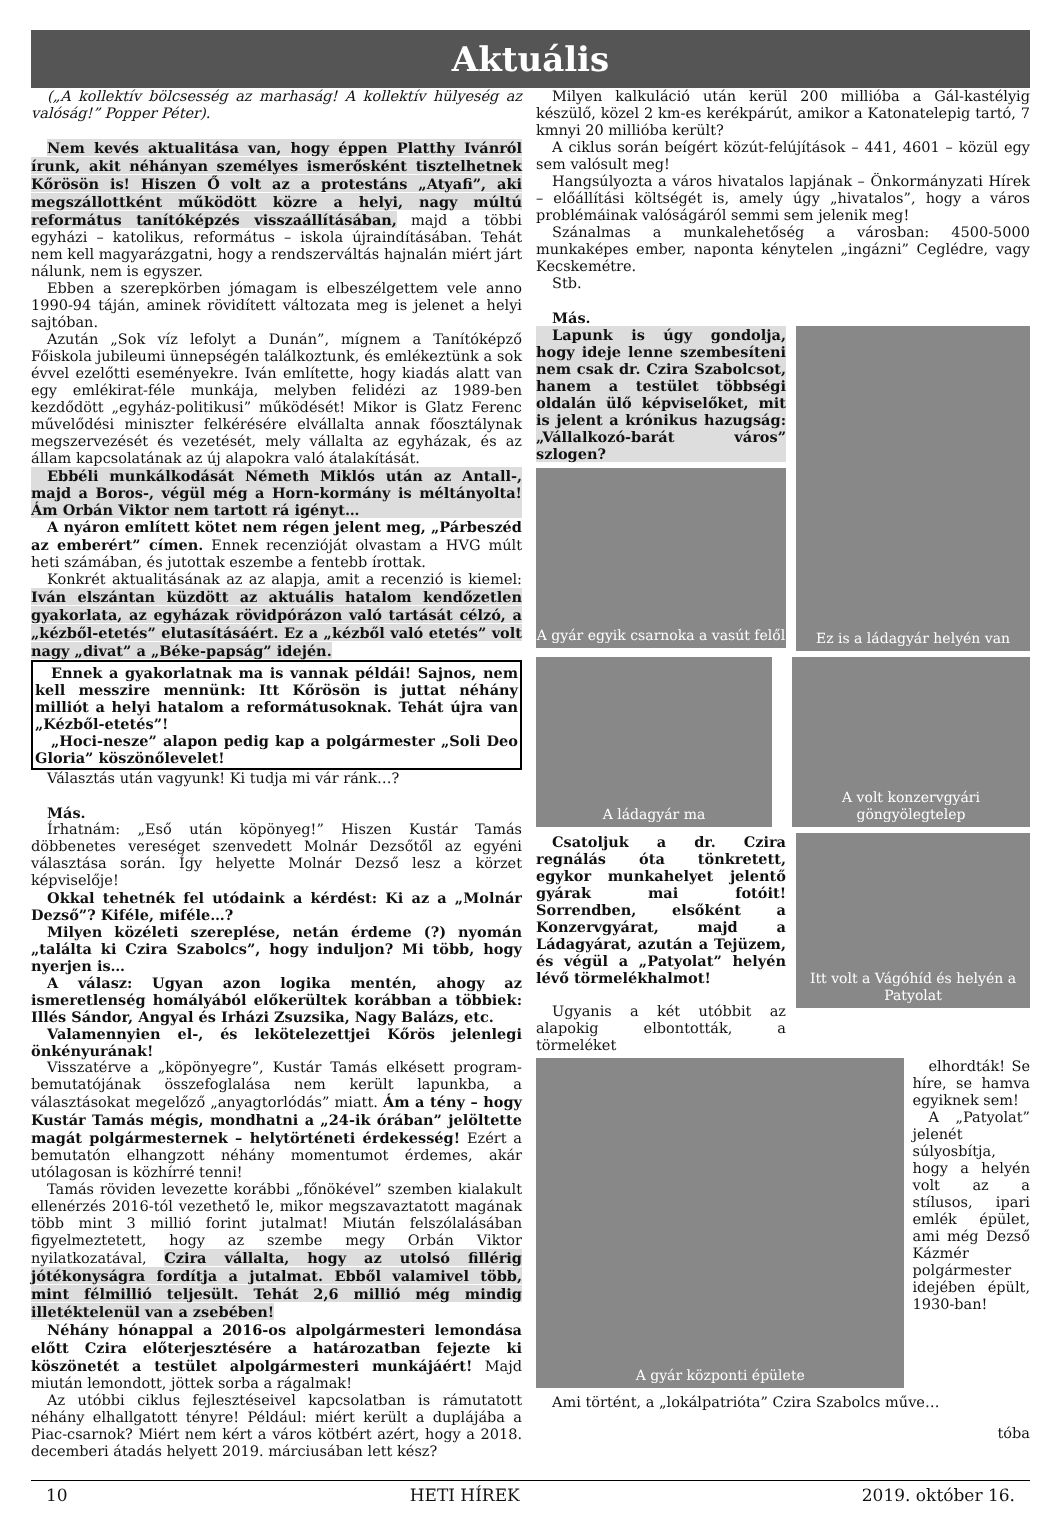Aktuális
(„A kollektív bölcsesség az marhaság! A kollektív hülyeség az valóság!” Popper Péter).
Nem kevés aktualitása van, hogy éppen Platthy Ivánról írunk, akit néhányan személyes ismerősként tisztelhetnek Kőrösön is! Hiszen Ő volt az a protestáns „Atyafi”, aki megszállottként működött közre a helyi, nagy múltú református tanítóképzés visszaállításában, majd a többi egyházi – katolikus, református – iskola újraindításában. Tehát nem kell magyarázgatni, hogy a rendszerváltás hajnalán miért járt nálunk, nem is egyszer.
Ebben a szerepkörben jómagam is elbeszélgettem vele anno 1990-94 táján, aminek rövidített változata meg is jelenet a helyi sajtóban.
Azután „Sok víz lefolyt a Dunán”, mígnem a Tanítóképző Főiskola jubileumi ünnepségén találkoztunk, és emlékeztünk a sok évvel ezelőtti eseményekre. Iván említette, hogy kiadás alatt van egy emlékirat-féle munkája, melyben felidézi az 1989-ben kezdődött „egyház-politikusi” működését! Mikor is Glatz Ferenc művelődési miniszter felkérésére elvállalta annak főosztálynak megszervezését és vezetését, mely vállalta az egyházak, és az állam kapcsolatának az új alapokra való átalakítását.
Ebbéli munkálkodását Németh Miklós után az Antall-, majd a Boros-, végül még a Horn-kormány is méltányolta! Ám Orbán Viktor nem tartott rá igényt…
A nyáron említett kötet nem régen jelent meg, „Párbeszéd az emberért” címen. Ennek recenzióját olvastam a HVG múlt heti számában, és jutottak eszembe a fentebb írottak.
Konkrét aktualitásának az az alapja, amit a recenzió is kiemel: Iván elszántan küzdött az aktuális hatalom kendőzetlen gyakorlata, az egyházak rövidpórázon való tartását célzó, a „kézből-etetés” elutasításáért. Ez a „kézből való etetés” volt nagy „divat” a „Béke-papság” idején.
Ennek a gyakorlatnak ma is vannak példái! Sajnos, nem kell messzire mennünk: Itt Kőrösön is juttat néhány milliót a helyi hatalom a reformátusoknak. Tehát újra van „Kézből-etetés”!
„Hoci-nesze” alapon pedig kap a polgármester „Soli Deo Gloria” köszönőlevelet!
Választás után vagyunk! Ki tudja mi vár ránk…?
Más.
Írhatnám: „Eső után köpönyeg!” Hiszen Kustár Tamás döbbenetes vereséget szenvedett Molnár Dezsőtől az egyéni választása során. Így helyette Molnár Dezső lesz a körzet képviselője!
Okkal tehetnék fel utódaink a kérdést: Ki az a „Molnár Dezső”? Kiféle, miféle…?
Milyen közéleti szereplése, netán érdeme (?) nyomán „találta ki Czira Szabolcs”, hogy induljon? Mi több, hogy nyerjen is…
A válasz: Ugyan azon logika mentén, ahogy az ismeretlenség homályából előkerültek korábban a többiek: Illés Sándor, Angyal és Irházi Zsuzsika, Nagy Balázs, etc.
Valamennyien el-, és lekötelezettjei Kőrös jelenlegi önkényurának!
Visszatérve a „köpönyegre”, Kustár Tamás elkésett program-bemutatójának összefoglalása nem került lapunkba, a választásokat megelőző „anyagtorlódás” miatt. Ám a tény – hogy Kustár Tamás mégis, mondhatni a „24-ik órában” jelöltette magát polgármesternek – helytörténeti érdekesség! Ezért a bemutatón elhangzott néhány momentumot érdemes, akár utólagosan is közhírré tenni!
Tamás röviden levezette korábbi „főnökével” szemben kialakult ellenérzés 2016-tól vezethető le, mikor megszavaztatott magának több mint 3 millió forint jutalmat! Miután felszólalásában figyelmeztetett, hogy az szembe megy Orbán Viktor nyilatkozatával, Czira vállalta, hogy az utolsó fillérig jótékonyságra fordítja a jutalmat. Ebből valamivel több, mint félmillió teljesült. Tehát 2,6 millió még mindig illetéktelenül van a zsebében!
Néhány hónappal a 2016-os alpolgármesteri lemondása előtt Czira előterjesztésére a határozatban fejezte ki köszönetét a testület alpolgármesteri munkájáért! Majd miután lemondott, jöttek sorba a rágalmak!
Az utóbbi ciklus fejlesztéseivel kapcsolatban is rámutatott néhány elhallgatott tényre! Például: miért került a duplájába a Piac-csarnok? Miért nem kért a város kötbért azért, hogy a 2018. decemberi átadás helyett 2019. márciusában lett kész?
Milyen kalkuláció után kerül 200 millióba a Gál-kastélyig készülő, közel 2 km-es kerékpárút, amikor a Katonatelepig tartó, 7 kmnyi 20 millióba került?
A ciklus során beígért közút-felújítások – 441, 4601 – közül egy sem valósult meg!
Hangsúlyozta a város hivatalos lapjának – Önkormányzati Hírek – előállítási költségét is, amely úgy „hivatalos”, hogy a város problémáinak valóságáról semmi sem jelenik meg!
Szánalmas a munkalehetőség a városban: 4500-5000 munkaképes ember, naponta kénytelen „ingázni” Ceglédre, vagy Kecskemétre.
Stb.
Más.
Lapunk is úgy gondolja, hogy ideje lenne szembesíteni nem csak dr. Czira Szabolcsot, hanem a testület többségi oldalán ülő képviselőket, mit is jelent a krónikus hazugság: „Vállalkozó-barát város” szlogen?
A gyár egyik csarnoka a vasút felől
Ez is a ládagyár helyén van
A ládagyár ma A volt konzervgyári göngyölegtelep
Csatoljuk a dr. Czira regnálás óta tönkretett, egykor munkahelyet jelentő gyárak mai fotóit! Sorrendben, elsőként a Konzervgyárat, majd a Ládagyárat, azután a Tejüzem, és végül a „Patyolat” helyén lévő törmelékhalmot!
Ugyanis a két utóbbit az alapokig elbontották, a törmeléket
Itt volt a Vágóhíd és helyén a Patyolat
A gyár központi épülete
elhordták! Se híre, se hamva egyiknek sem!
A „Patyolat” jelenét súlyosbítja, hogy a helyén volt az a stílusos, ipari emlék épület, ami még Dezső Kázmér polgármester idejében épült, 1930-ban!
Ami történt, a „lokálpatrióta” Czira Szabolcs műve…
tóba
10 HETI HÍREK 2019. október 16.